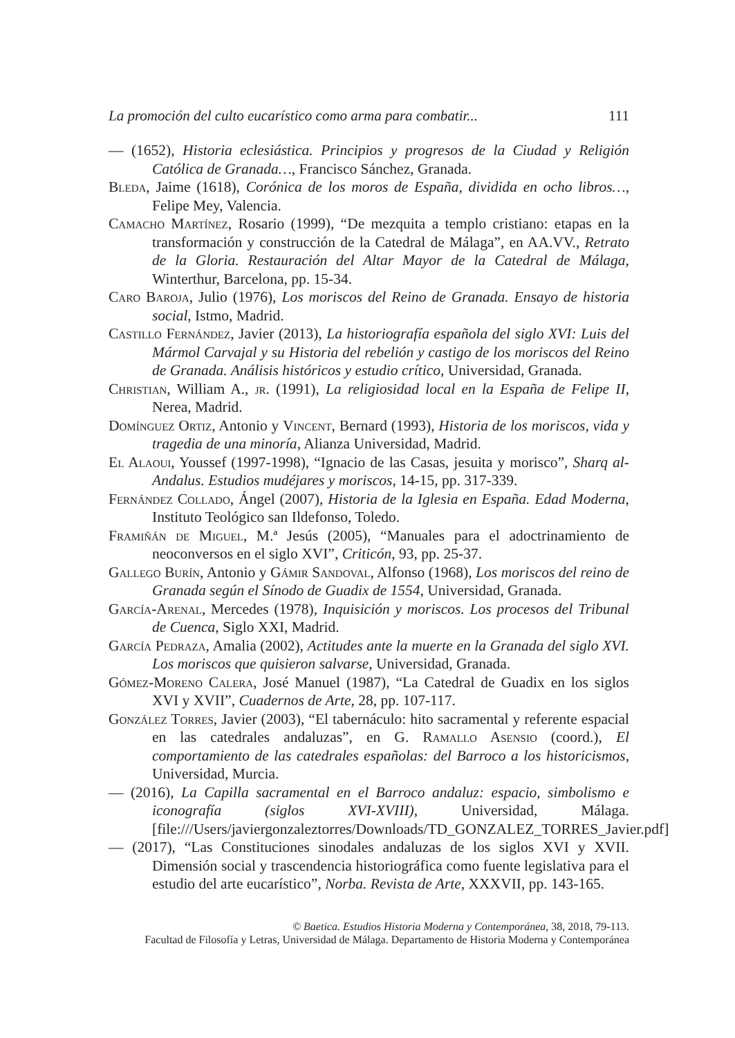La promoción del culto eucarístico como arma para combatir... 111
— (1652), Historia eclesiástica. Principios y progresos de la Ciudad y Religión Católica de Granada…, Francisco Sánchez, Granada.
Bleda, Jaime (1618), Corónica de los moros de España, dividida en ocho libros…, Felipe Mey, Valencia.
Camacho Martínez, Rosario (1999), “De mezquita a templo cristiano: etapas en la transformación y construcción de la Catedral de Málaga”, en AA.VV., Retrato de la Gloria. Restauración del Altar Mayor de la Catedral de Málaga, Winterthur, Barcelona, pp. 15-34.
Caro Baroja, Julio (1976), Los moriscos del Reino de Granada. Ensayo de historia social, Istmo, Madrid.
Castillo Fernández, Javier (2013), La historiografía española del siglo XVI: Luis del Mármol Carvajal y su Historia del rebelión y castigo de los moriscos del Reino de Granada. Análisis históricos y estudio crítico, Universidad, Granada.
Christian, William A., jr. (1991), La religiosidad local en la España de Felipe II, Nerea, Madrid.
Domínguez Ortiz, Antonio y Vincent, Bernard (1993), Historia de los moriscos, vida y tragedia de una minoría, Alianza Universidad, Madrid.
El Alaoui, Youssef (1997-1998), “Ignacio de las Casas, jesuita y morisco”, Sharq al-Andalus. Estudios mudéjares y moriscos, 14-15, pp. 317-339.
Fernández Collado, Ángel (2007), Historia de la Iglesia en España. Edad Moderna, Instituto Teológico san Ildefonso, Toledo.
Framiñán de Miguel, M.ª Jesús (2005), “Manuales para el adoctrinamiento de neoconversos en el siglo XVI”, Criticón, 93, pp. 25-37.
Gallego Burín, Antonio y Gámir Sandoval, Alfonso (1968), Los moriscos del reino de Granada según el Sínodo de Guadix de 1554, Universidad, Granada.
García-Arenal, Mercedes (1978), Inquisición y moriscos. Los procesos del Tribunal de Cuenca, Siglo XXI, Madrid.
García Pedraza, Amalia (2002), Actitudes ante la muerte en la Granada del siglo XVI. Los moriscos que quisieron salvarse, Universidad, Granada.
Gómez-Moreno Calera, José Manuel (1987), “La Catedral de Guadix en los siglos XVI y XVII”, Cuadernos de Arte, 28, pp. 107-117.
González Torres, Javier (2003), “El tabernáculo: hito sacramental y referente espacial en las catedrales andaluzas”, en G. Ramallo Asensio (coord.), El comportamiento de las catedrales españolas: del Barroco a los historicismos, Universidad, Murcia.
— (2016), La Capilla sacramental en el Barroco andaluz: espacio, simbolismo e iconografía (siglos XVI-XVIII), Universidad, Málaga. [file:///Users/javiergonzaleztorres/Downloads/TD_GONZALEZ_TORRES_Javier.pdf]
— (2017), “Las Constituciones sinodales andaluzas de los siglos XVI y XVII. Dimensión social y trascendencia historiográfica como fuente legislativa para el estudio del arte eucarístico”, Norba. Revista de Arte, XXXVII, pp. 143-165.
© Baetica. Estudios Historia Moderna y Contemporánea, 38, 2018, 79-113.
Facultad de Filosofía y Letras, Universidad de Málaga. Departamento de Historia Moderna y Contemporánea